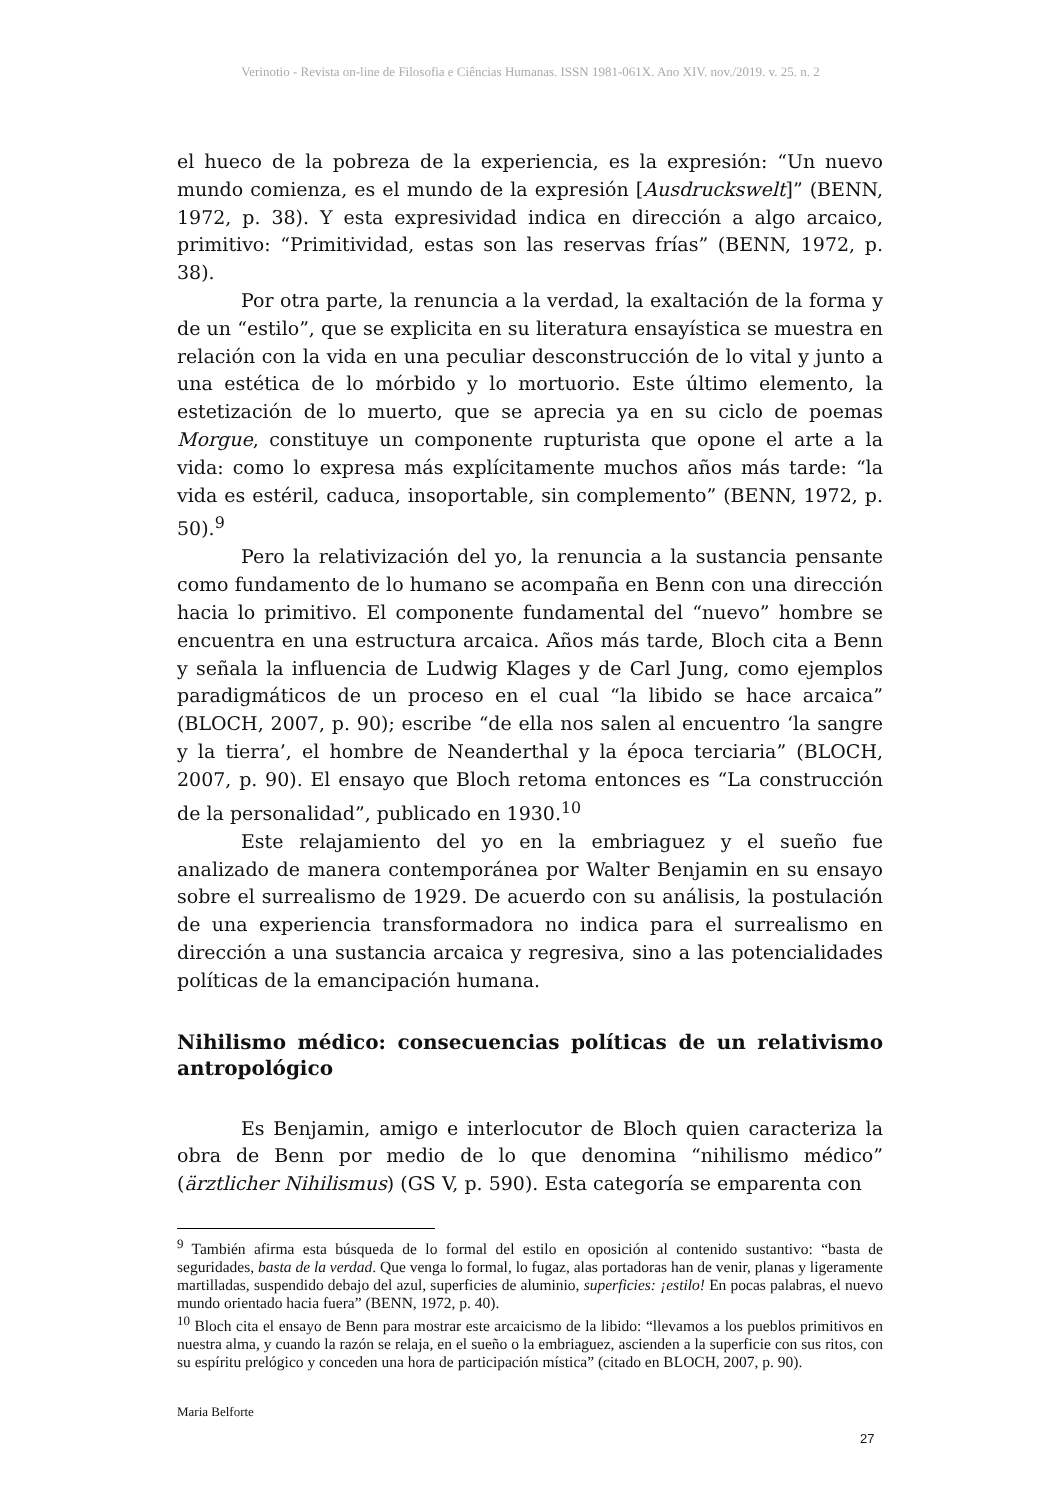Verinotio - Revista on-line de Filosofia e Ciências Humanas. ISSN 1981-061X. Ano XIV. nov./2019. v. 25. n. 2
el hueco de la pobreza de la experiencia, es la expresión: “Un nuevo mundo comienza, es el mundo de la expresión [Ausdruckswelt]” (BENN, 1972, p. 38). Y esta expresividad indica en dirección a algo arcaico, primitivo: “Primitividad, estas son las reservas frías” (BENN, 1972, p. 38).
Por otra parte, la renuncia a la verdad, la exaltación de la forma y de un “estilo”, que se explicita en su literatura ensayística se muestra en relación con la vida en una peculiar desconstrucción de lo vital y junto a una estética de lo mórbido y lo mortuorio. Este último elemento, la estetización de lo muerto, que se aprecia ya en su ciclo de poemas Morgue, constituye un componente rupturista que opone el arte a la vida: como lo expresa más explícitamente muchos años más tarde: “la vida es estéril, caduca, insoportable, sin complemento” (BENN, 1972, p. 50).<sup>9</sup>
Pero la relativización del yo, la renuncia a la sustancia pensante como fundamento de lo humano se acompaña en Benn con una dirección hacia lo primitivo. El componente fundamental del “nuevo” hombre se encuentra en una estructura arcaica. Años más tarde, Bloch cita a Benn y señala la influencia de Ludwig Klages y de Carl Jung, como ejemplos paradigmáticos de un proceso en el cual “la libido se hace arcaica” (BLOCH, 2007, p. 90); escribe “de ella nos salen al encuentro ‘la sangre y la tierra’, el hombre de Neanderthal y la época terciaria” (BLOCH, 2007, p. 90). El ensayo que Bloch retoma entonces es “La construcción de la personalidad”, publicado en 1930.<sup>10</sup>
Este relajamiento del yo en la embriaguez y el sueño fue analizado de manera contemporánea por Walter Benjamin en su ensayo sobre el surrealismo de 1929. De acuerdo con su análisis, la postulación de una experiencia transformadora no indica para el surrealismo en dirección a una sustancia arcaica y regresiva, sino a las potencialidades políticas de la emancipación humana.
Nihilismo médico: consecuencias políticas de un relativismo antropológico
Es Benjamin, amigo e interlocutor de Bloch quien caracteriza la obra de Benn por medio de lo que denomina “nihilismo médico” (ärztlicher Nihilismus) (GS V, p. 590). Esta categoría se emparenta con
<sup>9</sup> También afirma esta búsqueda de lo formal del estilo en oposición al contenido sustantivo: “basta de seguridades, basta de la verdad. Que venga lo formal, lo fugaz, alas portadoras han de venir, planas y ligeramente martilladas, suspendido debajo del azul, superficies de aluminio, superficies: ¡estilo! En pocas palabras, el nuevo mundo orientado hacia fuera” (BENN, 1972, p. 40).
<sup>10</sup> Bloch cita el ensayo de Benn para mostrar este arcaicismo de la libido: “llevamos a los pueblos primitivos en nuestra alma, y cuando la razón se relaja, en el sueño o la embriaguez, ascienden a la superficie con sus ritos, con su espíritu prelógico y conceden una hora de participación mística” (citado en BLOCH, 2007, p. 90).
Maria Belforte
27